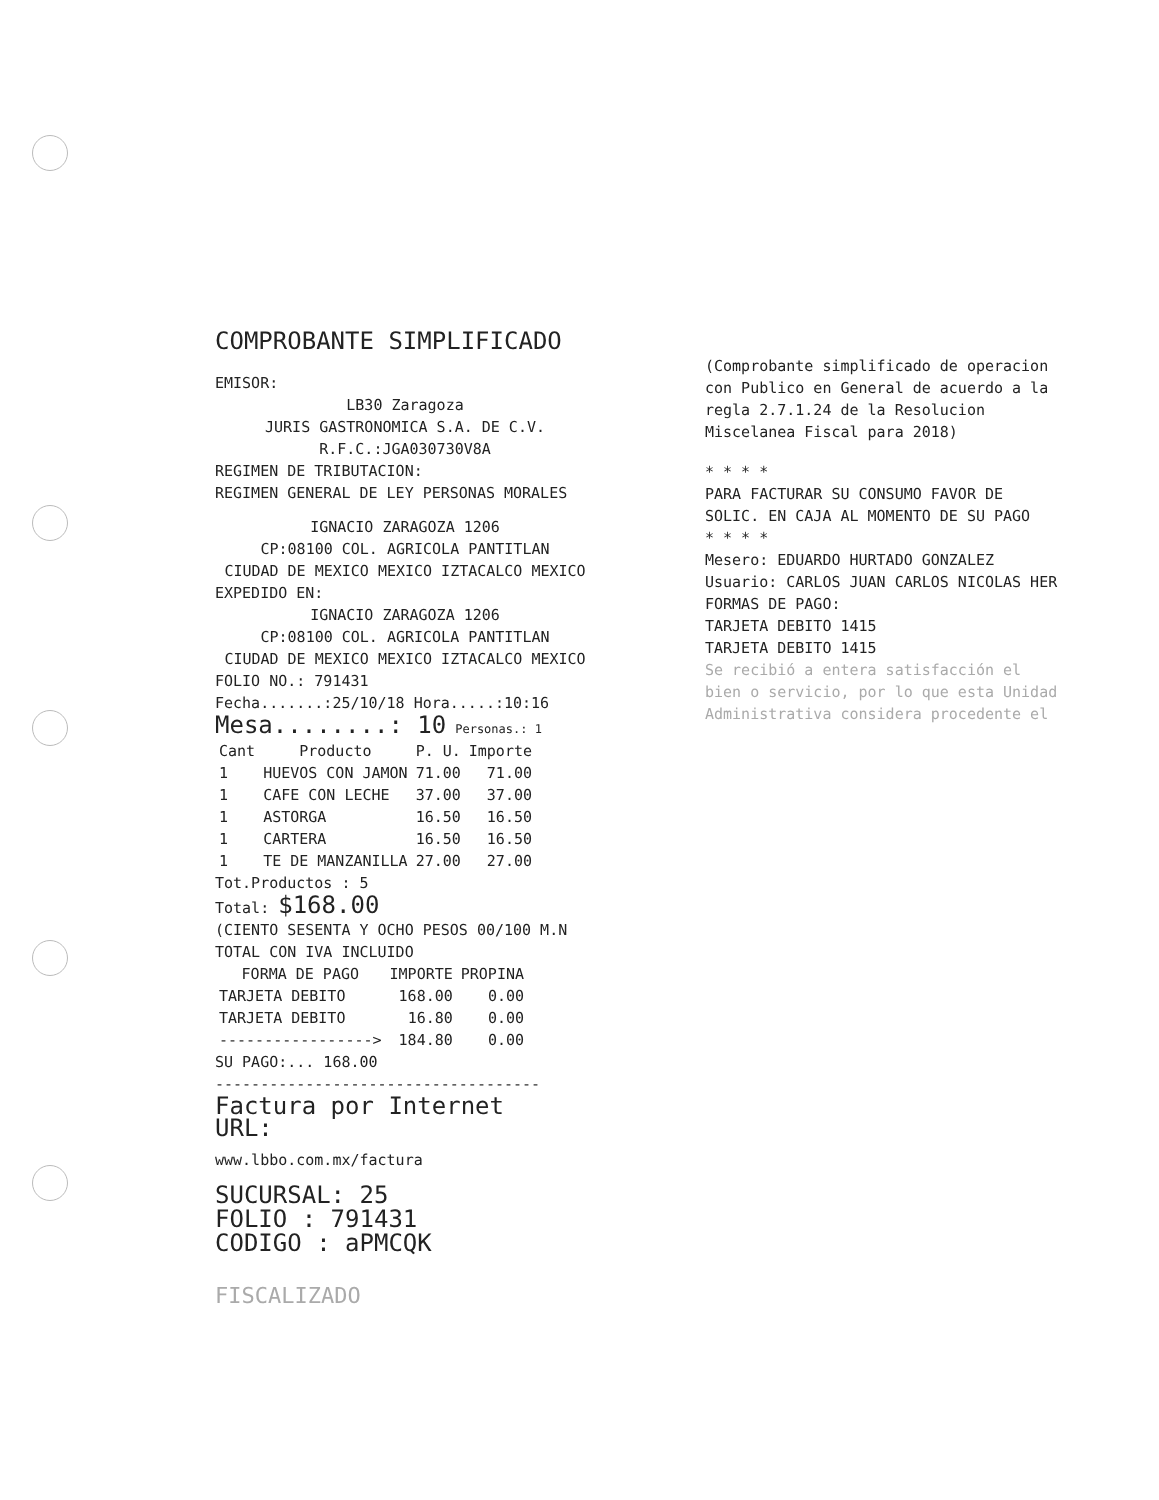COMPROBANTE SIMPLIFICADO
EMISOR:
LB30 Zaragoza
JURIS GASTRONOMICA S.A. DE C.V.
R.F.C.:JGA030730V8A
REGIMEN DE TRIBUTACION:
REGIMEN GENERAL DE LEY PERSONAS MORALES
IGNACIO ZARAGOZA 1206
CP:08100 COL. AGRICOLA PANTITLAN
CIUDAD DE MEXICO MEXICO IZTACALCO MEXICO
EXPEDIDO EN:
IGNACIO ZARAGOZA 1206
CP:08100 COL. AGRICOLA PANTITLAN
CIUDAD DE MEXICO MEXICO IZTACALCO MEXICO
FOLIO NO.: 791431
Fecha.......:25/10/18 Hora.....:10:16
Mesa........: 10 Personas.: 1
| Cant | Producto | P. U. | Importe |
| --- | --- | --- | --- |
| 1 | HUEVOS CON JAMON | 71.00 | 71.00 |
| 1 | CAFE CON LECHE | 37.00 | 37.00 |
| 1 | ASTORGA | 16.50 | 16.50 |
| 1 | CARTERA | 16.50 | 16.50 |
| 1 | TE DE MANZANILLA | 27.00 | 27.00 |
Tot.Productos : 5
Total: $168.00
(CIENTO SESENTA Y OCHO PESOS 00/100 M.N
TOTAL CON IVA INCLUIDO
| FORMA DE PAGO | IMPORTE | PROPINA |
| --- | --- | --- |
| TARJETA DEBITO | 168.00 | 0.00 |
| TARJETA DEBITO | 16.80 | 0.00 |
| -----------------> | 184.80 | 0.00 |
SU PAGO:... 168.00
------------------------------------
Factura por Internet
URL:
www.lbbo.com.mx/factura
SUCURSAL: 25
FOLIO : 791431
CODIGO : aPMCQK
FISCALIZADO
(Comprobante simplificado de operacion con Publico en General de acuerdo a la regla 2.7.1.24 de la Resolucion Miscelanea Fiscal para 2018)
* * * *
PARA FACTURAR SU CONSUMO FAVOR DE SOLIC. EN CAJA AL MOMENTO DE SU PAGO
* * * *
Mesero: EDUARDO HURTADO GONZALEZ
Usuario: CARLOS JUAN CARLOS NICOLAS HER
FORMAS DE PAGO:
TARJETA DEBITO 1415
TARJETA DEBITO 1415
Se recibió a entera satisfacción el bien o servicio, por lo que esta Unidad Administrativa considera procedente el